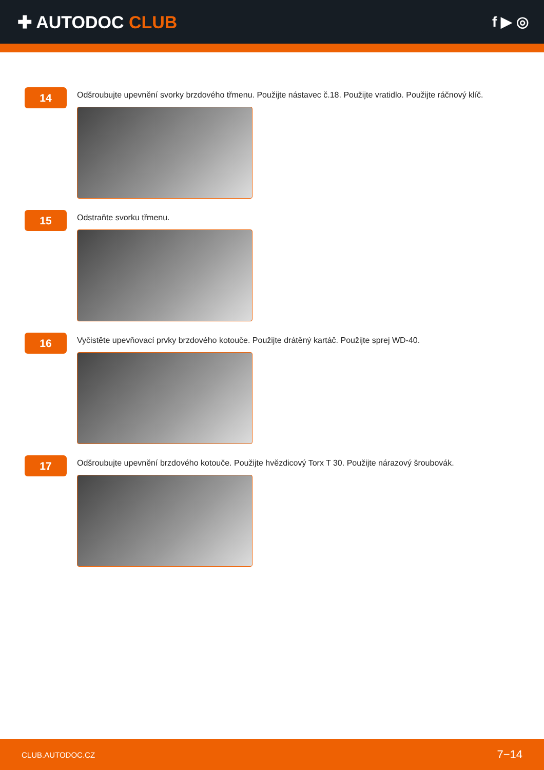✚ AUTODOC CLUB
f ▶ ◎
14
Odšroubujte upevnění svorky brzdového třmenu. Použijte nástavec č.18. Použijte vratidlo. Použijte ráčnový klíč.
15
Odstraňte svorku třmenu.
16
Vyčistěte upevňovací prvky brzdového kotouče. Použijte drátěný kartáč. Použijte sprej WD-40.
17
Odšroubujte upevnění brzdového kotouče. Použijte hvězdicový Torx T 30. Použijte nárazový šroubovák.
CLUB.AUTODOC.CZ 7−14